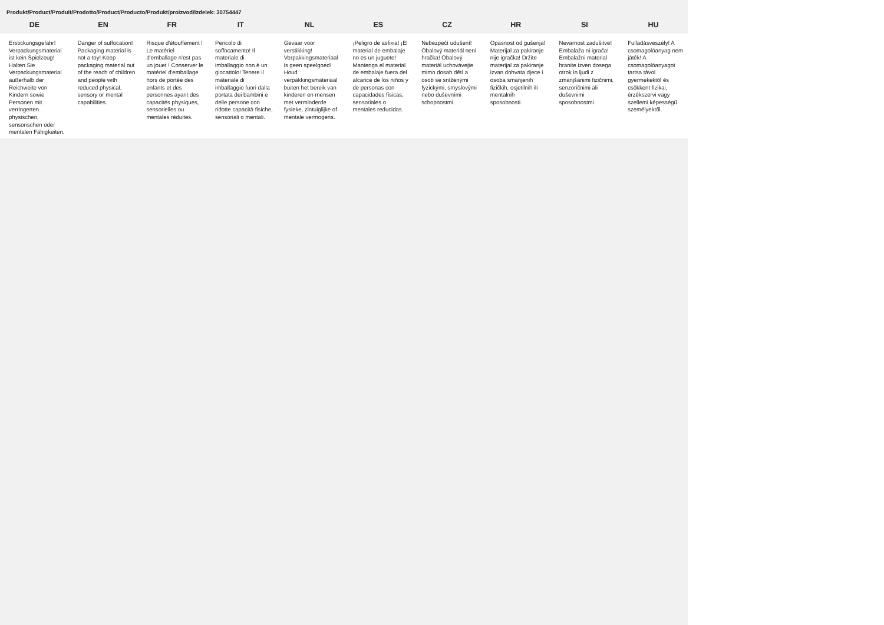Produkt/Product/Produit/Prodotto/Product/Producto/Produkt/proizvod/Izdelek: 30754447
| DE | EN | FR | IT | NL | ES | CZ | HR | SI | HU |
| --- | --- | --- | --- | --- | --- | --- | --- | --- | --- |
| Erstickungsgefahr! Verpackungsmaterial ist kein Spielzeug! Halten Sie Verpackungsmaterial außerhalb der Reichweite von Kindern sowie Personen mit verringerten physischen, sensorischen oder mentalen Fähigkeiten. | Danger of suffocation! Packaging material is not a toy! Keep packaging material out of the reach of children and people with reduced physical, sensory or mental capabilities. | Risque d'étouffement ! Le matériel d’emballage n’est pas un jouet ! Conserver le matériel d'emballage hors de portée des enfants et des personnes ayant des capacités physiques, sensorielles ou mentales réduites. | Pericolo di soffocamento! Il materiale di imballaggio non è un giocattolo! Tenere il materiale di imballaggio fuori dalla portata dei bambini e delle persone con ridotte capacità fisiche, sensoriali o mentali. | Gevaar voor verstikking! Verpakkingsmateriaal is geen speelgoed! Houd verpakkingsmateriaal buiten het bereik van kinderen en mensen met verminderde fysieke, zintuiglijke of mentale vermogens. | ¡Peligro de asfixia! ¡El material de embalaje no es un juguete! Mantenga el material de embalaje fuera del alcance de los niños y de personas con capacidades físicas, sensoriales o mentales reducidas. | Nebezpečí udušení! Obalový materiál není hračka! Obalový materiál uchovávejte mimo dosah dětí a osob se sníženými fyzickými, smyslovými nebo duševními schopnostmi. | Opasnost od gušenja! Materijal za pakiranje nije igračka! Držite materijal za pakiranje izvan dohvata djece i osoba smanjenih fizičkih, osjetilnih ili mentalnih sposobnosti. | Nevarnost zadušitve! Embalaža ni igrača! Embalažni material hranite izven dosega otrok in ljudi z zmanjšanimi fizičnimi, senzoričnimi ali duševnimi sposobnostmi. | Fulladásveszély! A csomagolóanyag nem játék! A csomagolóanyagot tartsa távol gyermekektől és csökkent fizikai, érzékszervi vagy szellemi képességű személyektől. |